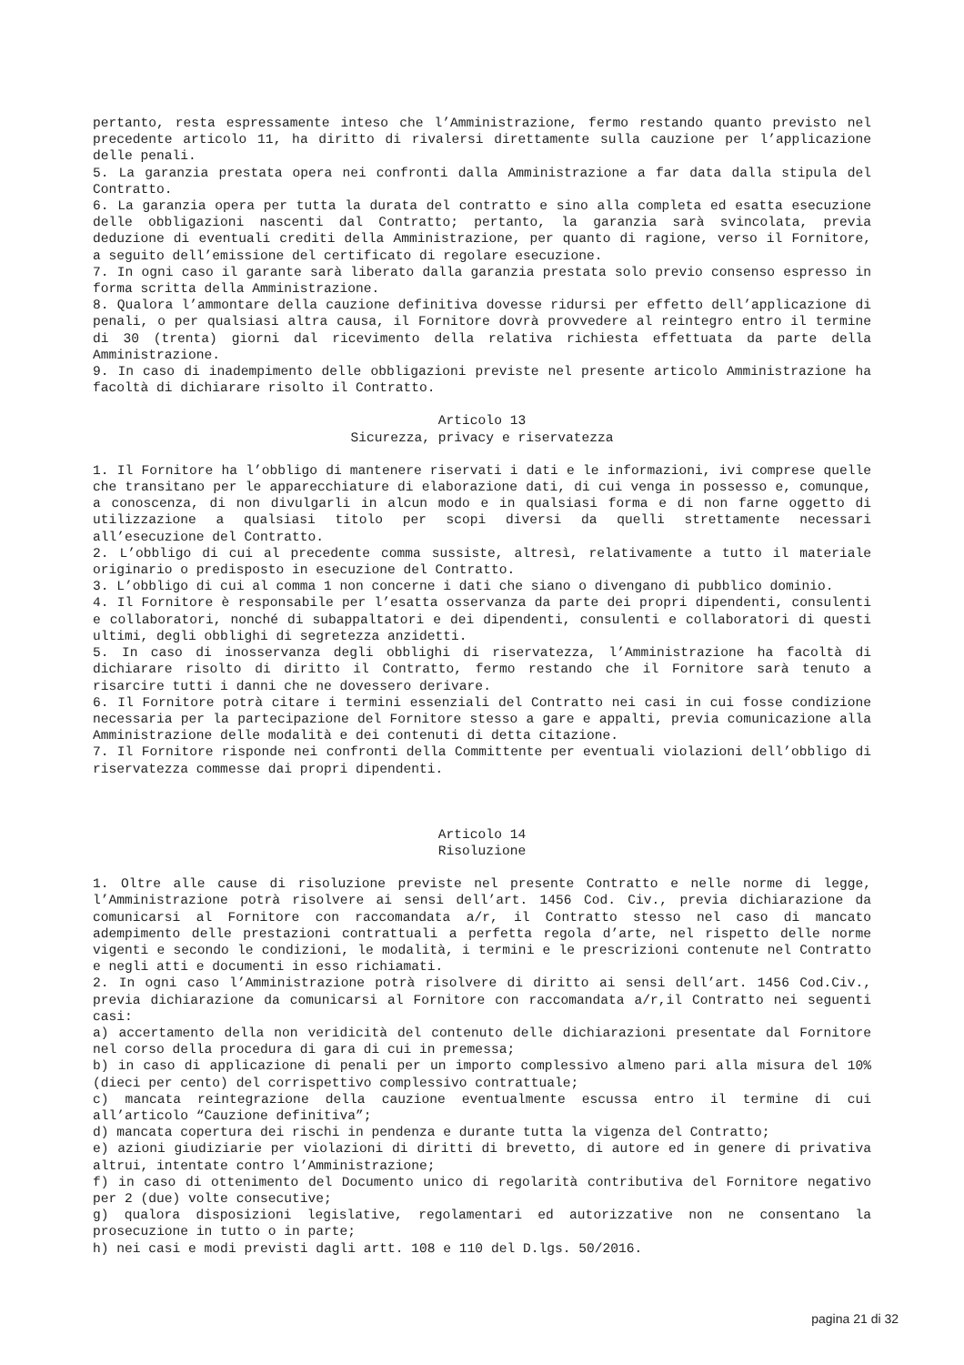pertanto, resta espressamente inteso che l’Amministrazione, fermo restando quanto previsto nel precedente articolo 11, ha diritto di rivalersi direttamente sulla cauzione per l’applicazione delle penali.
5. La garanzia prestata opera nei confronti dalla Amministrazione a far data dalla stipula del Contratto.
6. La garanzia opera per tutta la durata del contratto e sino alla completa ed esatta esecuzione delle obbligazioni nascenti dal Contratto; pertanto, la garanzia sarà svincolata, previa deduzione di eventuali crediti della Amministrazione, per quanto di ragione, verso il Fornitore, a seguito dell’emissione del certificato di regolare esecuzione.
7. In ogni caso il garante sarà liberato dalla garanzia prestata solo previo consenso espresso in forma scritta della Amministrazione.
8. Qualora l’ammontare della cauzione definitiva dovesse ridursi per effetto dell’applicazione di penali, o per qualsiasi altra causa, il Fornitore dovrà provvedere al reintegro entro il termine di 30 (trenta) giorni dal ricevimento della relativa richiesta effettuata da parte della Amministrazione.
9. In caso di inadempimento delle obbligazioni previste nel presente articolo Amministrazione ha facoltà di dichiarare risolto il Contratto.
Articolo 13
Sicurezza, privacy e riservatezza
1. Il Fornitore ha l’obbligo di mantenere riservati i dati e le informazioni, ivi comprese quelle che transitano per le apparecchiature di elaborazione dati, di cui venga in possesso e, comunque, a conoscenza, di non divulgarli in alcun modo e in qualsiasi forma e di non farne oggetto di utilizzazione a qualsiasi titolo per scopi diversi da quelli strettamente necessari all’esecuzione del Contratto.
2. L’obbligo di cui al precedente comma sussiste, altresì, relativamente a tutto il materiale originario o predisposto in esecuzione del Contratto.
3. L’obbligo di cui al comma 1 non concerne i dati che siano o divengano di pubblico dominio.
4. Il Fornitore è responsabile per l’esatta osservanza da parte dei propri dipendenti, consulenti e collaboratori, nonché di subappaltatori e dei dipendenti, consulenti e collaboratori di questi ultimi, degli obblighi di segretezza anzidetti.
5. In caso di inosservanza degli obblighi di riservatezza, l’Amministrazione ha facoltà di dichiarare risolto di diritto il Contratto, fermo restando che il Fornitore sarà tenuto a risarcire tutti i danni che ne dovessero derivare.
6. Il Fornitore potrà citare i termini essenziali del Contratto nei casi in cui fosse condizione necessaria per la partecipazione del Fornitore stesso a gare e appalti, previa comunicazione alla Amministrazione delle modalità e dei contenuti di detta citazione.
7. Il Fornitore risponde nei confronti della Committente per eventuali violazioni dell’obbligo di riservatezza commesse dai propri dipendenti.
Articolo 14
Risoluzione
1. Oltre alle cause di risoluzione previste nel presente Contratto e nelle norme di legge, l’Amministrazione potrà risolvere ai sensi dell’art. 1456 Cod. Civ., previa dichiarazione da comunicarsi al Fornitore con raccomandata a/r, il Contratto stesso nel caso di mancato adempimento delle prestazioni contrattuali a perfetta regola d’arte, nel rispetto delle norme vigenti e secondo le condizioni, le modalità, i termini e le prescrizioni contenute nel Contratto e negli atti e documenti in esso richiamati.
2. In ogni caso l’Amministrazione potrà risolvere di diritto ai sensi dell’art. 1456 Cod.Civ., previa dichiarazione da comunicarsi al Fornitore con raccomandata a/r,il Contratto nei seguenti casi:
a) accertamento della non veridicità del contenuto delle dichiarazioni presentate dal Fornitore nel corso della procedura di gara di cui in premessa;
b) in caso di applicazione di penali per un importo complessivo almeno pari alla misura del 10% (dieci per cento) del corrispettivo complessivo contrattuale;
c) mancata reintegrazione della cauzione eventualmente escussa entro il termine di cui all’articolo “Cauzione definitiva”;
d) mancata copertura dei rischi in pendenza e durante tutta la vigenza del Contratto;
e) azioni giudiziarie per violazioni di diritti di brevetto, di autore ed in genere di privativa altrui, intentate contro l’Amministrazione;
f) in caso di ottenimento del Documento unico di regolarità contributiva del Fornitore negativo per 2 (due) volte consecutive;
g) qualora disposizioni legislative, regolamentari ed autorizzative non ne consentano la prosecuzione in tutto o in parte;
h) nei casi e modi previsti dagli artt. 108 e 110 del D.lgs. 50/2016.
pagina 21 di 32